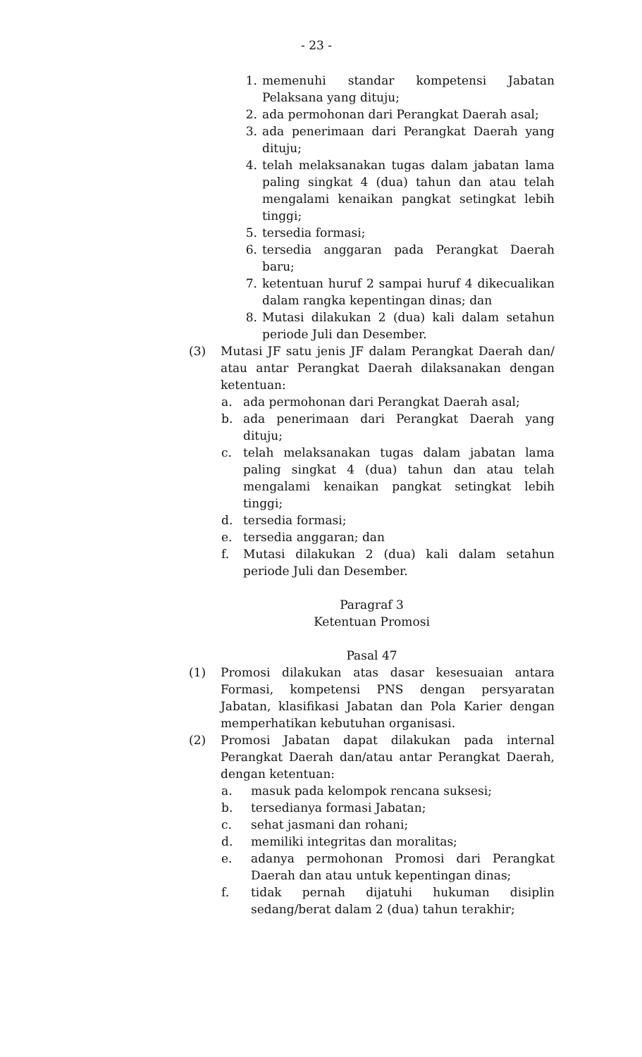- 23 -
1. memenuhi standar kompetensi Jabatan Pelaksana yang dituju;
2. ada permohonan dari Perangkat Daerah asal;
3. ada penerimaan dari Perangkat Daerah yang dituju;
4. telah melaksanakan tugas dalam jabatan lama paling singkat 4 (dua) tahun dan atau telah mengalami kenaikan pangkat setingkat lebih tinggi;
5. tersedia formasi;
6. tersedia anggaran pada Perangkat Daerah baru;
7. ketentuan huruf 2 sampai huruf 4 dikecualikan dalam rangka kepentingan dinas; dan
8. Mutasi dilakukan 2 (dua) kali dalam setahun periode Juli dan Desember.
(3) Mutasi JF satu jenis JF dalam Perangkat Daerah dan/ atau antar Perangkat Daerah dilaksanakan dengan ketentuan:
a. ada permohonan dari Perangkat Daerah asal;
b. ada penerimaan dari Perangkat Daerah yang dituju;
c. telah melaksanakan tugas dalam jabatan lama paling singkat 4 (dua) tahun dan atau telah mengalami kenaikan pangkat setingkat lebih tinggi;
d. tersedia formasi;
e. tersedia anggaran; dan
f. Mutasi dilakukan 2 (dua) kali dalam setahun periode Juli dan Desember.
Paragraf 3
Ketentuan Promosi
Pasal 47
(1) Promosi dilakukan atas dasar kesesuaian antara Formasi, kompetensi PNS dengan persyaratan Jabatan, klasifikasi Jabatan dan Pola Karier dengan memperhatikan kebutuhan organisasi.
(2) Promosi Jabatan dapat dilakukan pada internal Perangkat Daerah dan/atau antar Perangkat Daerah, dengan ketentuan:
a. masuk pada kelompok rencana suksesi;
b. tersedianya formasi Jabatan;
c. sehat jasmani dan rohani;
d. memiliki integritas dan moralitas;
e. adanya permohonan Promosi dari Perangkat Daerah dan atau untuk kepentingan dinas;
f. tidak pernah dijatuhi hukuman disiplin sedang/berat dalam 2 (dua) tahun terakhir;